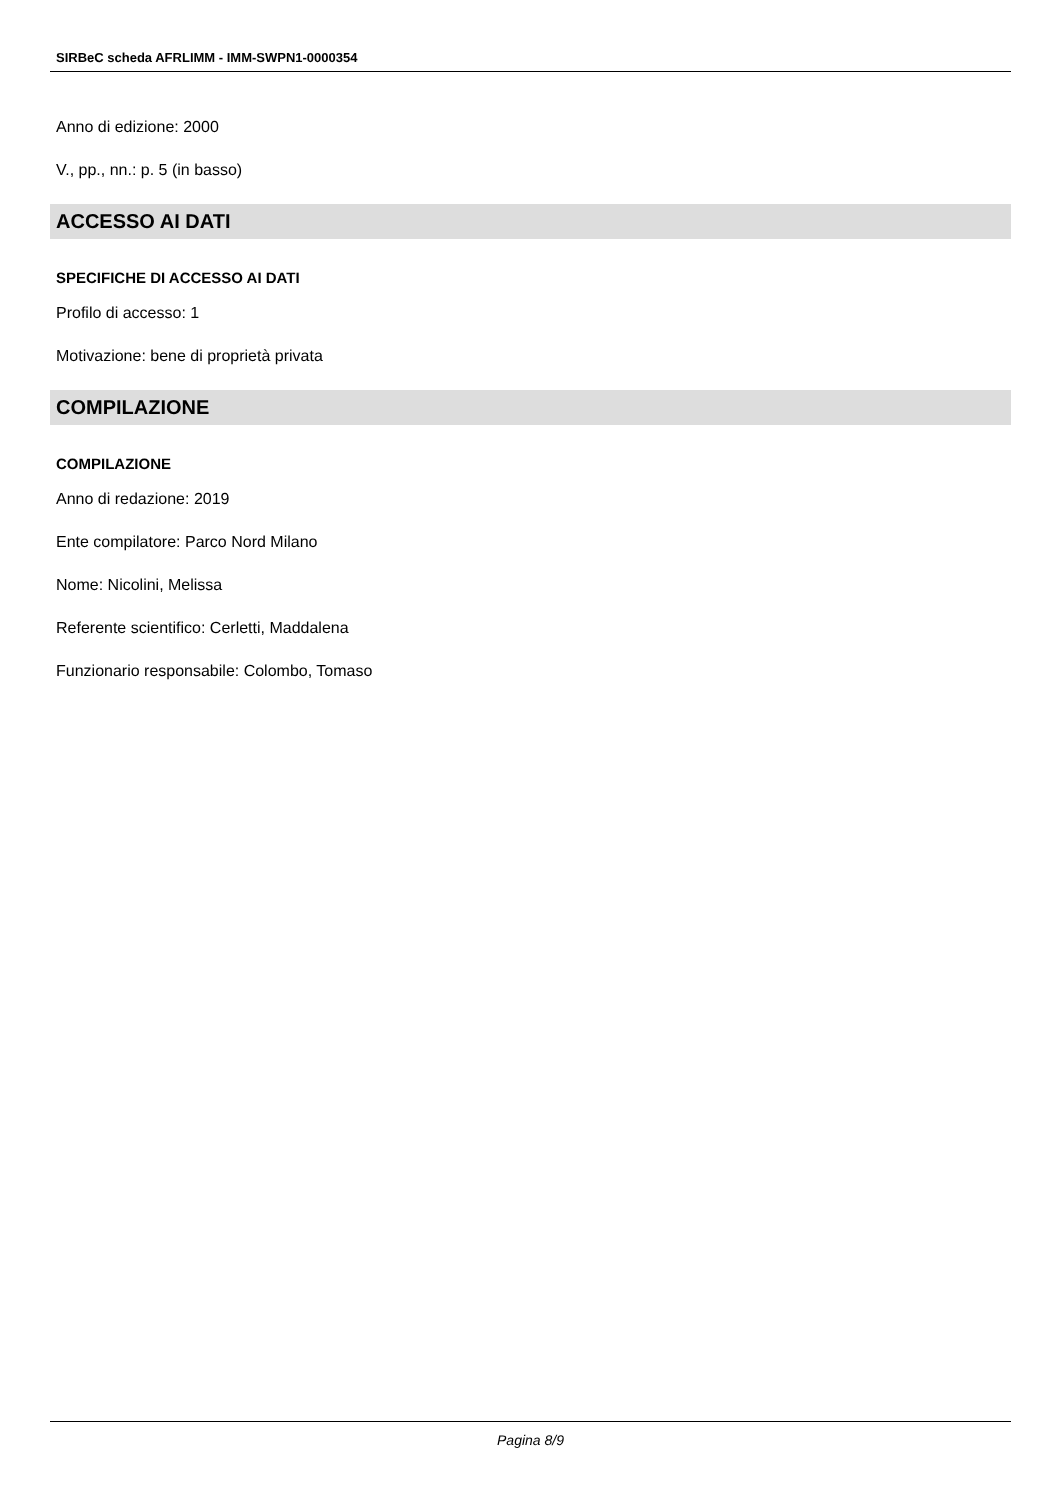SIRBeC scheda AFRLIMM - IMM-SWPN1-0000354
Anno di edizione: 2000
V., pp., nn.: p. 5 (in basso)
ACCESSO AI DATI
SPECIFICHE DI ACCESSO AI DATI
Profilo di accesso: 1
Motivazione: bene di proprietà privata
COMPILAZIONE
COMPILAZIONE
Anno di redazione: 2019
Ente compilatore: Parco Nord Milano
Nome: Nicolini, Melissa
Referente scientifico: Cerletti, Maddalena
Funzionario responsabile: Colombo, Tomaso
Pagina 8/9